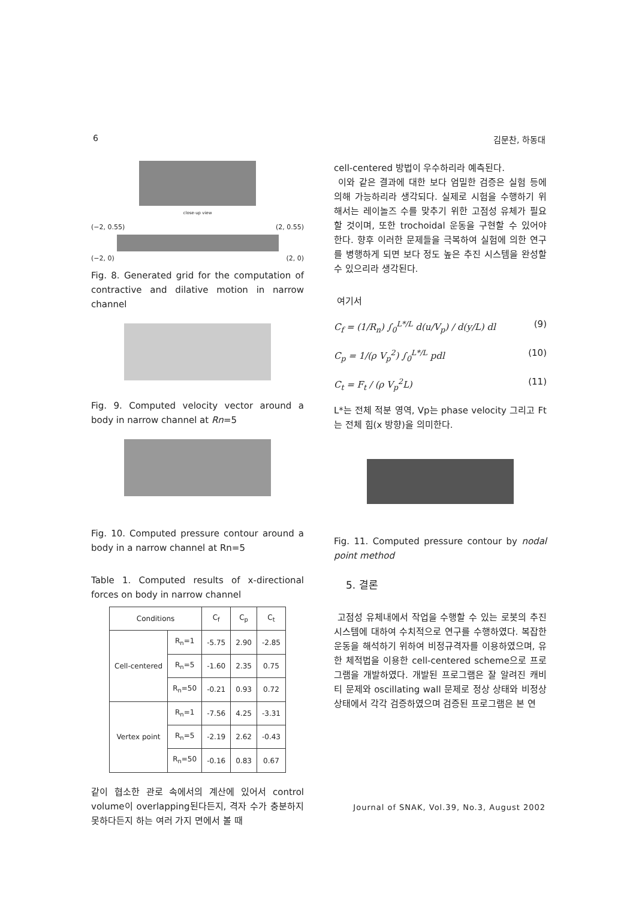6 김문찬, 하동대
close-up view
(−2, 0.55) (2, 0.55)
(−2, 0) (2, 0)
Fig. 8. Generated grid for the computation of contractive and dilative motion in narrow channel
Fig. 9. Computed velocity vector around a body in narrow channel at Rn=5
Fig. 10. Computed pressure contour around a body in a narrow channel at Rn=5
Table 1. Computed results of x-directional forces on body in narrow channel
| Conditions | | C<sub>f</sub> | C<sub>p</sub> | C<sub>t</sub> |
| --- | --- | --- | --- | --- |
| Cell-centered | R<sub>n</sub>=1 | -5.75 | 2.90 | -2.85 |
| | R<sub>n</sub>=5 | -1.60 | 2.35 | 0.75 |
| | R<sub>n</sub>=50 | -0.21 | 0.93 | 0.72 |
| Vertex point | R<sub>n</sub>=1 | -7.56 | 4.25 | -3.31 |
| | R<sub>n</sub>=5 | -2.19 | 2.62 | -0.43 |
| | R<sub>n</sub>=50 | -0.16 | 0.83 | 0.67 |
같이 협소한 관로 속에서의 계산에 있어서 control volume이 overlapping된다든지, 격자 수가 충분하지 못하다든지 하는 여러 가지 면에서 볼 때
cell-centered 방법이 우수하리라 예측된다.
이와 같은 결과에 대한 보다 엄밀한 검증은 실험 등에 의해 가능하리라 생각되다. 실제로 시험을 수행하기 위해서는 레이놀즈 수를 맞추기 위한 고점성 유체가 필요할 것이며, 또한 trochoidal 운동을 구현할 수 있어야 한다. 향후 이러한 문제들을 극복하여 실험에 의한 연구를 병행하게 되면 보다 정도 높은 추진 시스템을 완성할 수 있으리라 생각된다.
여기서
C<sub>f</sub> = (1/R<sub>n</sub>) ∫<sub>0</sub><sup>L*/L</sup> d(u/V<sub>p</sub>) / d(y/L) dl (9)
C<sub>p</sub> = 1/(ρ V<sub>p</sub><sup>2</sup>) ∫<sub>0</sub><sup>L*/L</sup> pdl (10)
C<sub>t</sub> = F<sub>t</sub> / (ρ V<sub>p</sub><sup>2</sup>L) (11)
L*는 전체 적분 영역, Vp는 phase velocity 그리고 Ft는 전체 힘(x 방향)을 의미한다.
Fig. 11. Computed pressure contour by nodal point method
5. 결론
고점성 유체내에서 작업을 수행할 수 있는 로봇의 추진 시스템에 대하여 수치적으로 연구를 수행하였다. 복잡한 운동을 해석하기 위하여 비정규격자를 이용하였으며, 유한 체적법을 이용한 cell-centered scheme으로 프로그램을 개발하였다. 개발된 프로그램은 잘 알려진 캐비티 문제와 oscillating wall 문제로 정상 상태와 비정상 상태에서 각각 검증하였으며 검증된 프로그램은 본 연
Journal of SNAK, Vol.39, No.3, August 2002